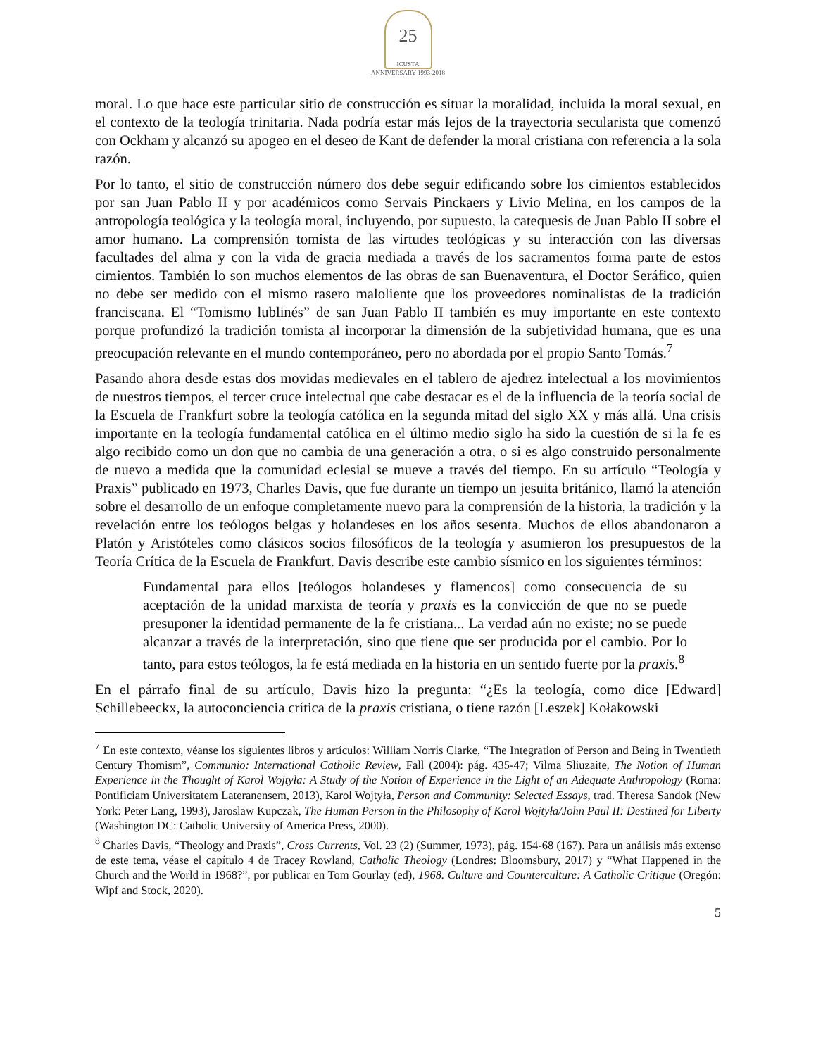25 ICUSTA
ANNIVERSARY 1993-2018
moral. Lo que hace este particular sitio de construcción es situar la moralidad, incluida la moral sexual, en el contexto de la teología trinitaria. Nada podría estar más lejos de la trayectoria secularista que comenzó con Ockham y alcanzó su apogeo en el deseo de Kant de defender la moral cristiana con referencia a la sola razón.
Por lo tanto, el sitio de construcción número dos debe seguir edificando sobre los cimientos establecidos por san Juan Pablo II y por académicos como Servais Pinckaers y Livio Melina, en los campos de la antropología teológica y la teología moral, incluyendo, por supuesto, la catequesis de Juan Pablo II sobre el amor humano. La comprensión tomista de las virtudes teológicas y su interacción con las diversas facultades del alma y con la vida de gracia mediada a través de los sacramentos forma parte de estos cimientos. También lo son muchos elementos de las obras de san Buenaventura, el Doctor Seráfico, quien no debe ser medido con el mismo rasero maloliente que los proveedores nominalistas de la tradición franciscana. El “Tomismo lublinés” de san Juan Pablo II también es muy importante en este contexto porque profundizó la tradición tomista al incorporar la dimensión de la subjetividad humana, que es una preocupación relevante en el mundo contemporáneo, pero no abordada por el propio Santo Tomás.<sup>7</sup>
Pasando ahora desde estas dos movidas medievales en el tablero de ajedrez intelectual a los movimientos de nuestros tiempos, el tercer cruce intelectual que cabe destacar es el de la influencia de la teoría social de la Escuela de Frankfurt sobre la teología católica en la segunda mitad del siglo XX y más allá. Una crisis importante en la teología fundamental católica en el último medio siglo ha sido la cuestión de si la fe es algo recibido como un don que no cambia de una generación a otra, o si es algo construido personalmente de nuevo a medida que la comunidad eclesial se mueve a través del tiempo. En su artículo “Teología y Praxis” publicado en 1973, Charles Davis, que fue durante un tiempo un jesuita británico, llamó la atención sobre el desarrollo de un enfoque completamente nuevo para la comprensión de la historia, la tradición y la revelación entre los teólogos belgas y holandeses en los años sesenta. Muchos de ellos abandonaron a Platón y Aristóteles como clásicos socios filosóficos de la teología y asumieron los presupuestos de la Teoría Crítica de la Escuela de Frankfurt. Davis describe este cambio sísmico en los siguientes términos:
Fundamental para ellos [teólogos holandeses y flamencos] como consecuencia de su aceptación de la unidad marxista de teoría y praxis es la convicción de que no se puede presuponer la identidad permanente de la fe cristiana... La verdad aún no existe; no se puede alcanzar a través de la interpretación, sino que tiene que ser producida por el cambio. Por lo tanto, para estos teólogos, la fe está mediada en la historia en un sentido fuerte por la praxis.<sup>8</sup>
En el párrafo final de su artículo, Davis hizo la pregunta: “¿Es la teología, como dice [Edward] Schillebeeckx, la autoconciencia crítica de la praxis cristiana, o tiene razón [Leszek] Kołakowski
<sup>7</sup> En este contexto, véanse los siguientes libros y artículos: William Norris Clarke, “The Integration of Person and Being in Twentieth Century Thomism”, Communio: International Catholic Review, Fall (2004): pág. 435-47; Vilma Sliuzaite, The Notion of Human Experience in the Thought of Karol Wojtyła: A Study of the Notion of Experience in the Light of an Adequate Anthropology (Roma: Pontificiam Universitatem Lateranensem, 2013), Karol Wojtyła, Person and Community: Selected Essays, trad. Theresa Sandok (New York: Peter Lang, 1993), Jaroslaw Kupczak, The Human Person in the Philosophy of Karol Wojtyła/John Paul II: Destined for Liberty (Washington DC: Catholic University of America Press, 2000).
<sup>8</sup> Charles Davis, “Theology and Praxis”, Cross Currents, Vol. 23 (2) (Summer, 1973), pág. 154-68 (167). Para un análisis más extenso de este tema, véase el capítulo 4 de Tracey Rowland, Catholic Theology (Londres: Bloomsbury, 2017) y “What Happened in the Church and the World in 1968?”, por publicar en Tom Gourlay (ed), 1968. Culture and Counterculture: A Catholic Critique (Oregón: Wipf and Stock, 2020).
5